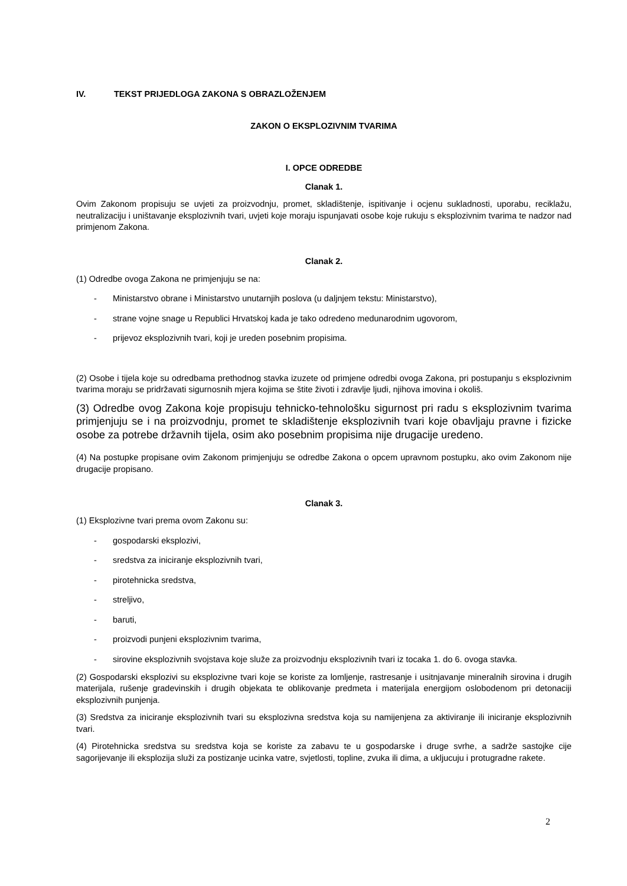IV. TEKST PRIJEDLOGA ZAKONA S OBRAZLOŽENJEM
ZAKON O EKSPLOZIVNIM TVARIMA
I. OPCE ODREDBE
Clanak 1.
Ovim Zakonom propisuju se uvjeti za proizvodnju, promet, skladištenje, ispitivanje i ocjenu sukladnosti, uporabu, reciklažu, neutralizaciju i uništavanje eksplozivnih tvari, uvjeti koje moraju ispunjavati osobe koje rukuju s eksplozivnim tvarima te nadzor nad primjenom Zakona.
Clanak 2.
(1) Odredbe ovoga Zakona ne primjenjuju se na:
- Ministarstvo obrane i Ministarstvo unutarnjih poslova (u daljnjem tekstu: Ministarstvo),
- strane vojne snage u Republici Hrvatskoj kada je tako odredeno medunarodnim ugovorom,
- prijevoz eksplozivnih tvari, koji je ureden posebnim propisima.
(2) Osobe i tijela koje su odredbama prethodnog stavka izuzete od primjene odredbi ovoga Zakona, pri postupanju s eksplozivnim tvarima moraju se pridržavati sigurnosnih mjera kojima se štite životi i zdravlje ljudi, njihova imovina i okoliš.
(3) Odredbe ovog Zakona koje propisuju tehnicko-tehnološku sigurnost pri radu s eksplozivnim tvarima primjenjuju se i na proizvodnju, promet te skladištenje eksplozivnih tvari koje obavljaju pravne i fizicke osobe za potrebe državnih tijela, osim ako posebnim propisima nije drugacije uredeno.
(4) Na postupke propisane ovim Zakonom primjenjuju se odredbe Zakona o opcem upravnom postupku, ako ovim Zakonom nije drugacije propisano.
Clanak 3.
(1) Eksplozivne tvari prema ovom Zakonu su:
- gospodarski eksplozivi,
- sredstva za iniciranje eksplozivnih tvari,
- pirotehnicka sredstva,
- streljivo,
- baruti,
- proizvodi punjeni eksplozivnim tvarima,
- sirovine eksplozivnih svojstava koje služe za proizvodnju eksplozivnih tvari iz tocaka 1. do 6. ovoga stavka.
(2) Gospodarski eksplozivi su eksplozivne tvari koje se koriste za lomljenje, rastresanje i usitnjavanje mineralnih sirovina i drugih materijala, rušenje gradevinskih i drugih objekata te oblikovanje predmeta i materijala energijom oslobodenom pri detonaciji eksplozivnih punjenja.
(3) Sredstva za iniciranje eksplozivnih tvari su eksplozivna sredstva koja su namijenjena za aktiviranje ili iniciranje eksplozivnih tvari.
(4) Pirotehnicka sredstva su sredstva koja se koriste za zabavu te u gospodarske i druge svrhe, a sadrže sastojke cije sagorijevanje ili eksplozija služi za postizanje ucinka vatre, svjetlosti, topline, zvuka ili dima, a ukljucuju i protugradne rakete.
2